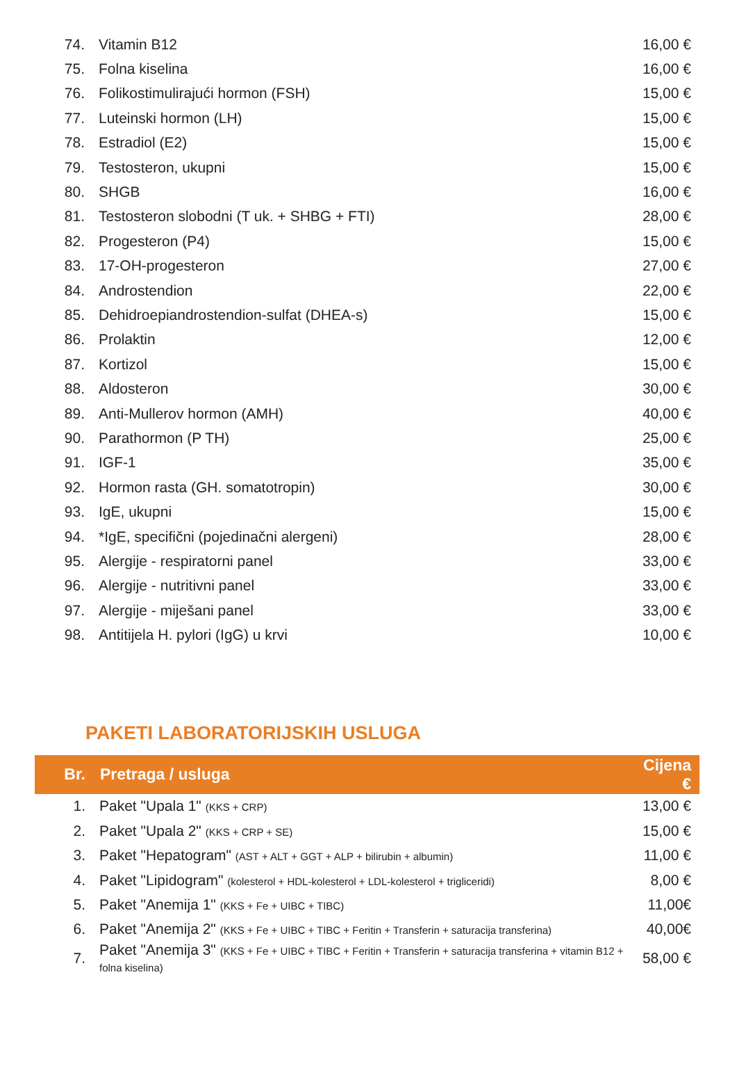| 74. | Vitamin B12 | 16,00 € |
| 75. | Folna kiselina | 16,00 € |
| 76. | Folikostimulirajući hormon (FSH) | 15,00 € |
| 77. | Luteinski hormon (LH) | 15,00 € |
| 78. | Estradiol (E2) | 15,00 € |
| 79. | Testosteron, ukupni | 15,00 € |
| 80. | SHGB | 16,00 € |
| 81. | Testosteron slobodni (T uk. + SHBG + FTI) | 28,00 € |
| 82. | Progesteron (P4) | 15,00 € |
| 83. | 17-OH-progesteron | 27,00 € |
| 84. | Androstendion | 22,00 € |
| 85. | Dehidroepiandrostendion-sulfat (DHEA-s) | 15,00 € |
| 86. | Prolaktin | 12,00 € |
| 87. | Kortizol | 15,00 € |
| 88. | Aldosteron | 30,00 € |
| 89. | Anti-Mullerov hormon (AMH) | 40,00 € |
| 90. | Parathormon (P TH) | 25,00 € |
| 91. | IGF-1 | 35,00 € |
| 92. | Hormon rasta (GH. somatotropin) | 30,00 € |
| 93. | IgE, ukupni | 15,00 € |
| 94. | *IgE, specifični (pojedinačni alergeni) | 28,00 € |
| 95. | Alergije - respiratorni panel | 33,00 € |
| 96. | Alergije - nutritivni panel | 33,00 € |
| 97. | Alergije - miješani panel | 33,00 € |
| 98. | Antitijela H. pylori (IgG) u krvi | 10,00 € |
PAKETI LABORATORIJSKIH USLUGA
| Br. | Pretraga / usluga | Cijena € |
| --- | --- | --- |
| 1. | Paket "Upala 1" (KKS + CRP) | 13,00 € |
| 2. | Paket "Upala 2" (KKS + CRP + SE) | 15,00 € |
| 3. | Paket "Hepatogram" (AST + ALT + GGT + ALP + bilirubin + albumin) | 11,00 € |
| 4. | Paket "Lipidogram" (kolesterol + HDL-kolesterol + LDL-kolesterol + trigliceridi) | 8,00 € |
| 5. | Paket "Anemija 1" (KKS + Fe + UIBC + TIBC) | 11,00€ |
| 6. | Paket "Anemija 2" (KKS + Fe + UIBC + TIBC + Feritin + Transferin + saturacija transferina) | 40,00€ |
| 7. | Paket "Anemija 3" (KKS + Fe + UIBC + TIBC + Feritin + Transferin + saturacija transferina + vitamin B12 + folna kiselina) | 58,00 € |